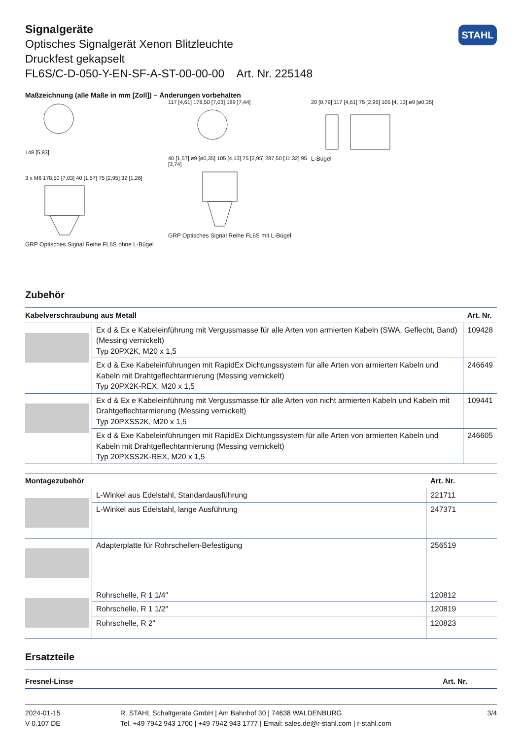STAHL
Signalgeräte
Optisches Signalgerät Xenon Blitzleuchte
Druckfest gekapselt
FL6S/C-D-050-Y-EN-SF-A-ST-00-00-00 Art. Nr. 225148
Maßzeichnung (alle Maße in mm [Zoll]) – Änderungen vorbehalten
148 [5,83]
3 x M6 178,50 [7,03] 40 [1,57] 75 [2,95] 32 [1,26]
GRP Optisches Signal Reihe FL6S ohne L-Bügel
117 [4,61] 178,50 [7,03] 189 [7,44]
40 [1,57] ø9 [ø0,35] 105 [4,13] 75 [2,95] 287,50 [11,32] 95 [3,74]
GRP Optisches Signal Reihe FL6S mit L-Bügel
20 [0,79] 117 [4,61] 75 [2,95] 105 [4, 13] ø9 [ø0,35]
L-Bügel
Zubehör
| Kabelverschraubung aus Metall | | Art. Nr. |
| --- | --- | --- |
| | Ex d & Ex e Kabeleinführung mit Vergussmasse für alle Arten von armierten Kabeln (SWA, Geflecht, Band) (Messing vernickelt) Typ 20PX2K, M20 x 1,5 | 109428 |
| | Ex d & Exe Kabeleinführungen mit RapidEx Dichtungssystem für alle Arten von armierten Kabeln und Kabeln mit Drahtgeflechtarmierung (Messing vernickelt) Typ 20PX2K-REX, M20 x 1,5 | 246649 |
| | Ex d & Ex e Kabeleinführung mit Vergussmasse für alle Arten von nicht armierten Kabeln und Kabeln mit Drahtgeflechtarmierung (Messing vernickelt) Typ 20PXSS2K, M20 x 1,5 | 109441 |
| | Ex d & Exe Kabeleinführungen mit RapidEx Dichtungssystem für alle Arten von armierten Kabeln und Kabeln mit Drahtgeflechtarmierung (Messing vernickelt) Typ 20PXSS2K-REX, M20 x 1,5 | 246605 |
| Montagezubehör | | Art. Nr. |
| --- | --- | --- |
| | L-Winkel aus Edelstahl, Standardausführung | 221711 |
| | L-Winkel aus Edelstahl, lange Ausführung | 247371 |
| | Adapterplatte für Rohrschellen-Befestigung | 256519 |
| | Rohrschelle, R 1 1/4" | 120812 |
| | Rohrschelle, R 1 1/2" | 120819 |
| | Rohrschelle, R 2" | 120823 |
Ersatzteile
| Fresnel-Linse | Art. Nr. |
| --- | --- |
2024-01-15
V 0.107 DE
R. STAHL Schaltgeräte GmbH | Am Bahnhof 30 | 74638 WALDENBURG
Tel. +49 7942 943 1700 | +49 7942 943 1777 | Email: sales.de@r-stahl.com | r-stahl.com
3/4